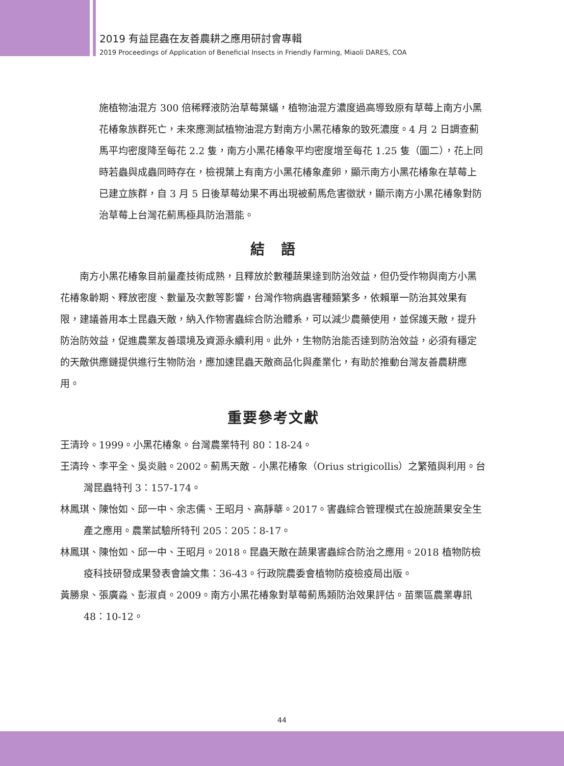2019 有益昆蟲在友善農耕之應用研討會專輯
2019 Proceedings of Application of Beneficial Insects in Friendly Farming, Miaoli DARES, COA
施植物油混方 300 倍稀釋液防治草莓葉蟎，植物油混方濃度過高導致原有草莓上南方小黑花椿象族群死亡，未來應測試植物油混方對南方小黑花椿象的致死濃度。4 月 2 日調查薊馬平均密度降至每花 2.2 隻，南方小黑花椿象平均密度增至每花 1.25 隻（圖二），花上同時若蟲與成蟲同時存在，檢視葉上有南方小黑花椿象產卵，顯示南方小黑花椿象在草莓上已建立族群，自 3 月 5 日後草莓幼果不再出現被薊馬危害徵狀，顯示南方小黑花椿象對防治草莓上台灣花薊馬極具防治潛能。
結　語
南方小黑花椿象目前量產技術成熟，且釋放於數種蔬果達到防治效益，但仍受作物與南方小黑花椿象齡期、釋放密度、數量及次數等影響，台灣作物病蟲害種類繁多，依賴單一防治其效果有限，建議善用本土昆蟲天敵，納入作物害蟲綜合防治體系，可以減少農藥使用，並保護天敵，提升防治防效益，促進農業友善環境及資源永續利用。此外，生物防治能否達到防治效益，必須有穩定的天敵供應鏈提供進行生物防治，應加速昆蟲天敵商品化與產業化，有助於推動台灣友善農耕應用。
重要參考文獻
王清玲。1999。小黑花椿象。台灣農業特刊 80：18-24。
王清玲、李平全、吳炎融。2002。薊馬天敵 - 小黑花椿象（Orius strigicollis）之繁殖與利用。台灣昆蟲特刊 3：157-174。
林鳳琪、陳怡如、邱一中、余志儒、王昭月、高靜華。2017。害蟲綜合管理模式在設施蔬果安全生產之應用。農業試驗所特刊 205：205：8-17。
林鳳琪、陳怡如、邱一中、王昭月。2018。昆蟲天敵在蔬果害蟲綜合防治之應用。2018 植物防檢疫科技研發成果發表會論文集：36-43。行政院農委會植物防疫檢疫局出版。
黃勝泉、張廣淼、彭淑貞。2009。南方小黑花椿象對草莓薊馬類防治效果評估。苗栗區農業專訊 48：10-12。
44